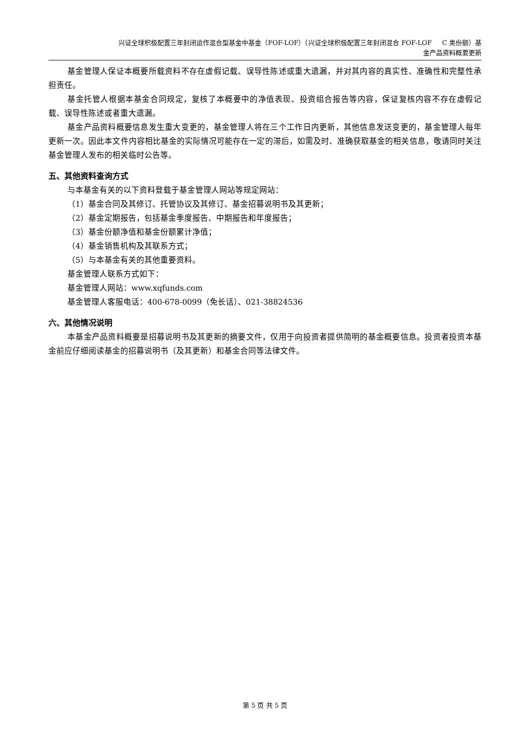兴证全球积极配置三年封闭运作混合型基金中基金（FOF-LOF）（兴证全球积极配置三年封闭混合 FOF-LOF C 类份额）基
金产品资料概要更新
基金管理人保证本概要所载资料不存在虚假记载、误导性陈述或重大遗漏，并对其内容的真实性、准确性和完整性承担责任。
基金托管人根据本基金合同规定，复核了本概要中的净值表现、投资组合报告等内容，保证复核内容不存在虚假记载、误导性陈述或者重大遗漏。
基金产品资料概要信息发生重大变更的，基金管理人将在三个工作日内更新，其他信息发送变更的，基金管理人每年更新一次。因此本文件内容相比基金的实际情况可能存在一定的滞后，如需及时、准确获取基金的相关信息，敬请同时关注基金管理人发布的相关临时公告等。
五、其他资料查询方式
与本基金有关的以下资料登载于基金管理人网站等规定网站：
（1）基金合同及其修订、托管协议及其修订、基金招募说明书及其更新；
（2）基金定期报告，包括基金季度报告、中期报告和年度报告；
（3）基金份额净值和基金份额累计净值；
（4）基金销售机构及其联系方式；
（5）与本基金有关的其他重要资料。
基金管理人联系方式如下：
基金管理人网站：www.xqfunds.com
基金管理人客服电话：400-678-0099（免长话）、021-38824536
六、其他情况说明
本基金产品资料概要是招募说明书及其更新的摘要文件，仅用于向投资者提供简明的基金概要信息。投资者投资本基金前应仔细阅读基金的招募说明书（及其更新）和基金合同等法律文件。
第 5 页 共 5 页